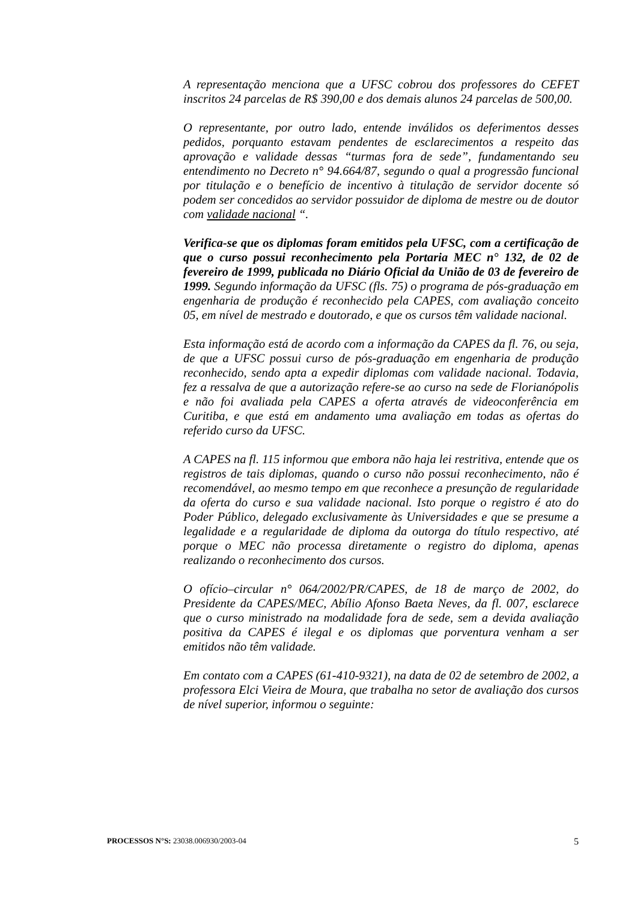A representação menciona que a UFSC cobrou dos professores do CEFET inscritos 24 parcelas de R$ 390,00 e dos demais alunos 24 parcelas de 500,00.
O representante, por outro lado, entende inválidos os deferimentos desses pedidos, porquanto estavam pendentes de esclarecimentos a respeito das aprovação e validade dessas “turmas fora de sede”, fundamentando seu entendimento no Decreto n° 94.664/87, segundo o qual a progressão funcional por titulação e o benefício de incentivo à titulação de servidor docente só podem ser concedidos ao servidor possuidor de diploma de mestre ou de doutor com validade nacional “.
Verifica-se que os diplomas foram emitidos pela UFSC, com a certificação de que o curso possui reconhecimento pela Portaria MEC n° 132, de 02 de fevereiro de 1999, publicada no Diário Oficial da União de 03 de fevereiro de 1999. Segundo informação da UFSC (fls. 75) o programa de pós-graduação em engenharia de produção é reconhecido pela CAPES, com avaliação conceito 05, em nível de mestrado e doutorado, e que os cursos têm validade nacional.
Esta informação está de acordo com a informação da CAPES da fl. 76, ou seja, de que a UFSC possui curso de pós-graduação em engenharia de produção reconhecido, sendo apta a expedir diplomas com validade nacional. Todavia, fez a ressalva de que a autorização refere-se ao curso na sede de Florianópolis e não foi avaliada pela CAPES a oferta através de videoconferência em Curitiba, e que está em andamento uma avaliação em todas as ofertas do referido curso da UFSC.
A CAPES na fl. 115 informou que embora não haja lei restritiva, entende que os registros de tais diplomas, quando o curso não possui reconhecimento, não é recomendável, ao mesmo tempo em que reconhece a presunção de regularidade da oferta do curso e sua validade nacional. Isto porque o registro é ato do Poder Público, delegado exclusivamente às Universidades e que se presume a legalidade e a regularidade de diploma da outorga do título respectivo, até porque o MEC não processa diretamente o registro do diploma, apenas realizando o reconhecimento dos cursos.
O ofício–circular n° 064/2002/PR/CAPES, de 18 de março de 2002, do Presidente da CAPES/MEC, Abílio Afonso Baeta Neves, da fl. 007, esclarece que o curso ministrado na modalidade fora de sede, sem a devida avaliação positiva da CAPES é ilegal e os diplomas que porventura venham a ser emitidos não têm validade.
Em contato com a CAPES (61-410-9321), na data de 02 de setembro de 2002, a professora Elci Vieira de Moura, que trabalha no setor de avaliação dos cursos de nível superior, informou o seguinte:
PROCESSOS N°S: 23038.006930/2003-04 5